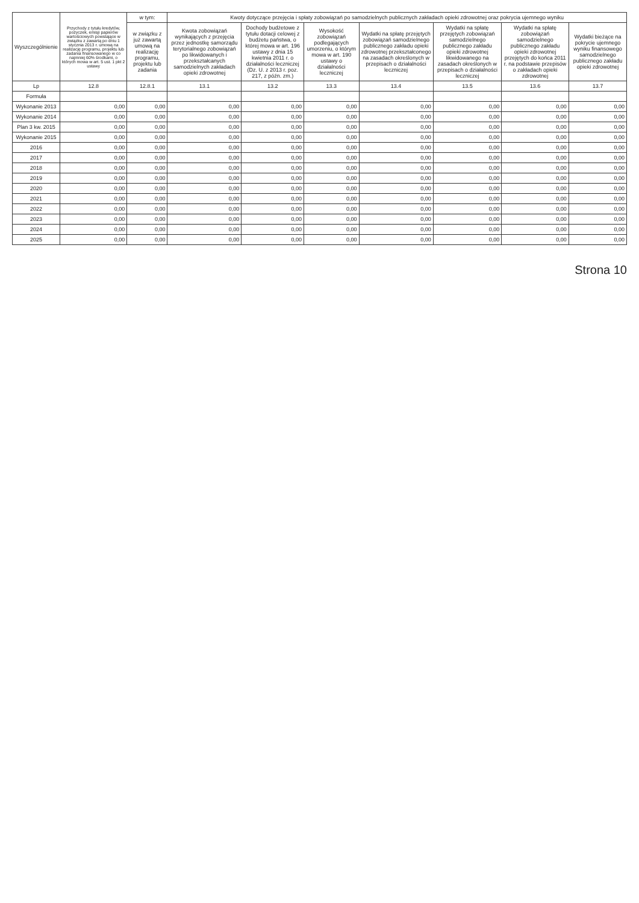| Wyszczególnienie | Przychody z tytułu kredytów, pożyczek, emisji papierów wartościowych powstające w związku z zawartą po dniu 1 stycznia 2013 r. umową na realizację programu, projektu lub zadania finansowanego w co najmniej 60% środkami, o których mowa w art. 5 ust. 1 pkt 2 ustawy | w tym: | Kwoty dotyczące przejęcia i spłaty zobowiązań po samodzielnych publicznych zakładach opieki zdrowotnej oraz pokrycia ujemnego wyniku | | | | | | |
| --- | --- | --- | --- | --- | --- | --- | --- | --- | --- |
| | | w związku z już zawartą umową na realizację programu, projektu lub zadania | Kwota zobowiązań wynikających z przejęcia przez jednostkę samorządu terytorialnego zobowiązań po likwidowanych i przekształcanych samodzielnych zakładach opieki zdrowotnej | Dochody budżetowe z tytułu dotacji celowej z budżetu państwa, o której mowa w art. 196 ustawy z dnia 15 kwietnia 2011 r. o działalności leczniczej (Dz. U. z 2013 r. poz. 217, z późn. zm.) | Wysokość zobowiązań podlegających umorzeniu, o którym mowa w art. 190 ustawy o działalności leczniczej | Wydatki na spłatę przejętych zobowiązań samodzielnego publicznego zakładu opieki zdrowotnej przekształconego na zasadach określonych w przepisach o działalności leczniczej | Wydatki na spłatę przejętych zobowiązań samodzielnego publicznego zakładu opieki zdrowotnej likwidowanego na zasadach określonych w przepisach o działalności leczniczej | Wydatki na spłatę zobowiązań samodzielnego publicznego zakładu opieki zdrowotnej przejętych do końca 2011 r. na podstawie przepisów o zakładach opieki zdrowotnej | Wydatki bieżące na pokrycie ujemnego wyniku finansowego samodzielnego publicznego zakładu opieki zdrowotnej |
| Lp | 12.8 | 12.8.1 | 13.1 | 13.2 | 13.3 | 13.4 | 13.5 | 13.6 | 13.7 |
| Formuła | | | | | | | | | |
| Wykonanie 2013 | 0,00 | 0,00 | 0,00 | 0,00 | 0,00 | 0,00 | 0,00 | 0,00 | 0,00 |
| Wykonanie 2014 | 0,00 | 0,00 | 0,00 | 0,00 | 0,00 | 0,00 | 0,00 | 0,00 | 0,00 |
| Plan 3 kw. 2015 | 0,00 | 0,00 | 0,00 | 0,00 | 0,00 | 0,00 | 0,00 | 0,00 | 0,00 |
| Wykonanie 2015 | 0,00 | 0,00 | 0,00 | 0,00 | 0,00 | 0,00 | 0,00 | 0,00 | 0,00 |
| 2016 | 0,00 | 0,00 | 0,00 | 0,00 | 0,00 | 0,00 | 0,00 | 0,00 | 0,00 |
| 2017 | 0,00 | 0,00 | 0,00 | 0,00 | 0,00 | 0,00 | 0,00 | 0,00 | 0,00 |
| 2018 | 0,00 | 0,00 | 0,00 | 0,00 | 0,00 | 0,00 | 0,00 | 0,00 | 0,00 |
| 2019 | 0,00 | 0,00 | 0,00 | 0,00 | 0,00 | 0,00 | 0,00 | 0,00 | 0,00 |
| 2020 | 0,00 | 0,00 | 0,00 | 0,00 | 0,00 | 0,00 | 0,00 | 0,00 | 0,00 |
| 2021 | 0,00 | 0,00 | 0,00 | 0,00 | 0,00 | 0,00 | 0,00 | 0,00 | 0,00 |
| 2022 | 0,00 | 0,00 | 0,00 | 0,00 | 0,00 | 0,00 | 0,00 | 0,00 | 0,00 |
| 2023 | 0,00 | 0,00 | 0,00 | 0,00 | 0,00 | 0,00 | 0,00 | 0,00 | 0,00 |
| 2024 | 0,00 | 0,00 | 0,00 | 0,00 | 0,00 | 0,00 | 0,00 | 0,00 | 0,00 |
| 2025 | 0,00 | 0,00 | 0,00 | 0,00 | 0,00 | 0,00 | 0,00 | 0,00 | 0,00 |
Strona 10